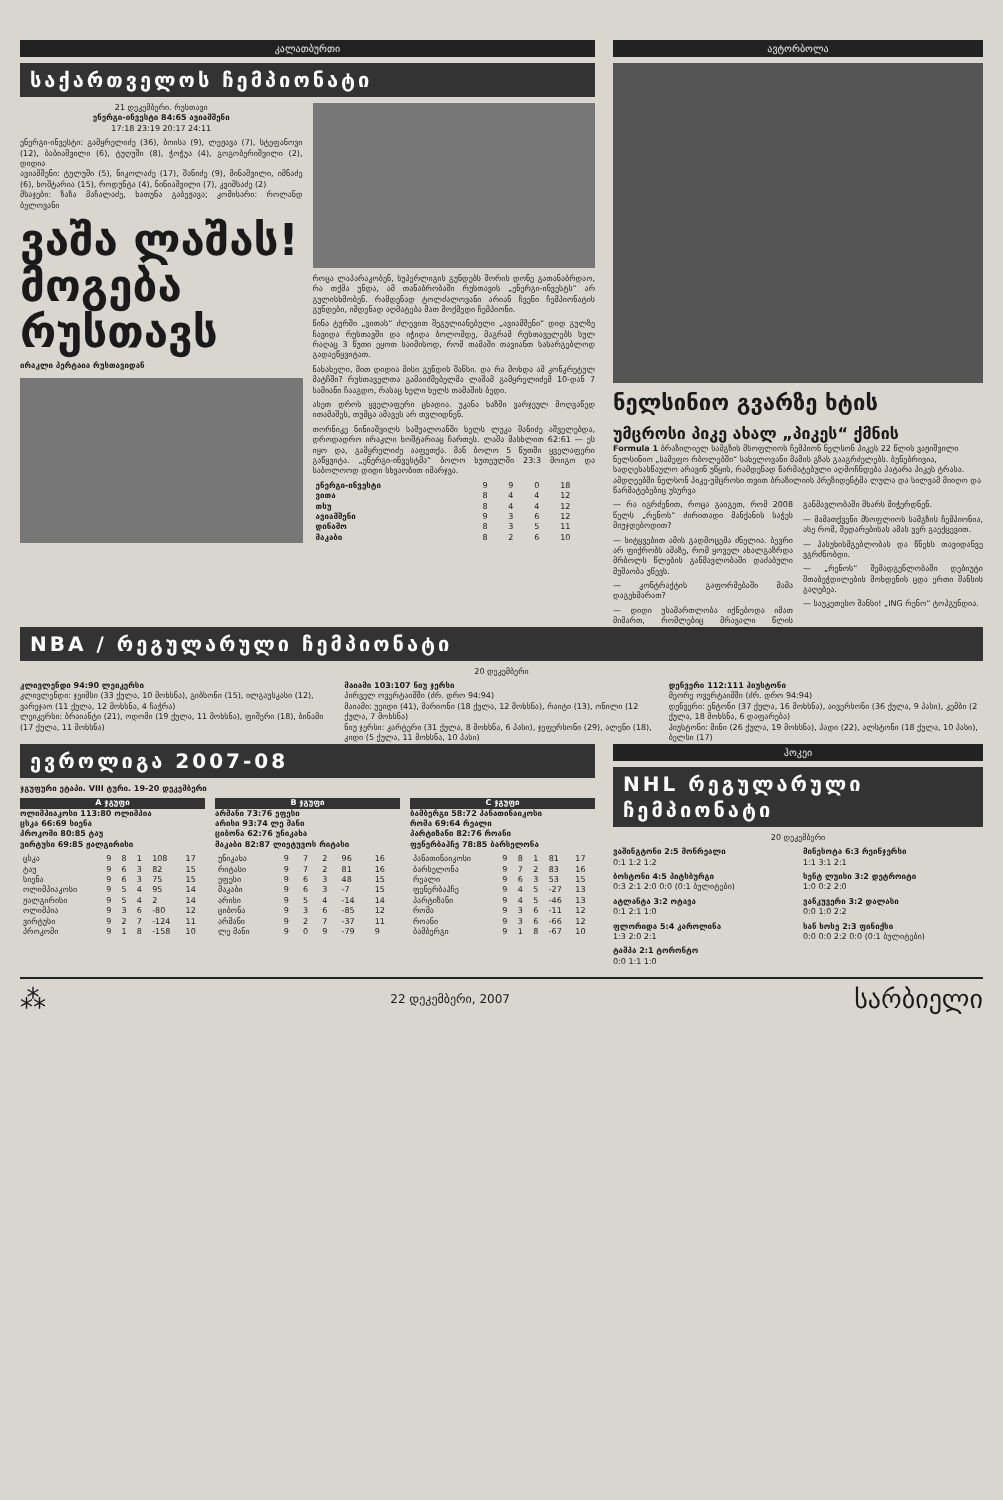კალათბურთი
საქართველოს ჩემპიონატი
21 დეკემბერი. რუსთავი
ენერგი-ინვესტი 84:65 ავიამშენი
17:18 23:19 20:17 24:11
ენერგი-ინვესტი: გამყრელიძე (36), ბოისა (9), ლეჟავა (7), სტეფანოვი (12), ბაბიაშვილი (6), ტუღუში (8), ჭოჭუა (4), გოგობერიშვილი (2), დიდია
ავიამშენი: ტულუში (5), ნიკოლაძე (17), შანიძე (9), მინაშვილი, იმნაძე (6), ხოშტარია (15), როდუნტა (4), ნინიაშვილი (7), კვიმსაძე (2)
მსაჯები: ზაზა მაჩალაძე, ხათუნა გაბეჟავა; კომისარი: როლანდ ბელოვანი
ვაშა ლაშას!
მოგება რუსთავს
ირაკლი პერტაია რუსთავიდან
როცა ლაპარაკობენ, სუპერლიგის გუნდებს შორის დონე გათანაბრდაო, რა თქმა უნდა, ამ თანაბრობაში რუსთავის „ენერგი-ინვესტს“ არ გულისხმობენ. რამდენად ტოლძალოვანი არიან ჩვენი ჩემპიონატის გუნდები, იმდენად აღმატება მათ მოქმედი ჩემპიონი.
წინა ტურში „ვითას“ ძლევით შეგულიანებული „ავიამშენი“ დიდ გულზე ჩავიდა რუსთავში და იჭიდა ბოლომდე, მაგრამ რუსთაველებს სულ რაღაც 3 წუთი ეყოთ საიმისოდ, რომ თამაში თავიანთ სასარგებლოდ გადაეწყვიტათ.
ნახახელი, მით დიდია მისი გუნდის შანსი. და რა მოხდა ამ კონკრეტულ მატჩში? რუსთაველთა გამაიძმებელმა ლაშამ გამყრელიძემ 10-დან 7 სამიანი ჩააგდო, რასაც ხელი ხელს თამაშის ბედი.
ასეთ დროს ყველაფერი ცხადია. უკანა ხაზში ვარჯეულ მოღვაწედ ითამაშეს, თუმცა ამავეს არ თვლიდნენ.
თორნიკე ნინიაშვილს საშუალოანში ხელს ლუკა შანიძე აშველებდა, დროდადრო ირაკლი ხოშტარიაც ჩართეს. ლაშა მასხლით 62:61 — ეს იყო და, გამყრელიძე ააფეთქა. მან ბოლო 5 წუთში ყველაფერი გაწყვიტა. „ენერგი-ინვესტმა“ ბოლო ხუთეულში 23:3 მოიგო და საბოლოოდ დიდი სხვაობით იმარჯვა.
| ენერგი-ინვესტი | 9 | 9 | 0 | 18 |
| ვითა | 8 | 4 | 4 | 12 |
| თსუ | 8 | 4 | 4 | 12 |
| ავიამშენი | 9 | 3 | 6 | 12 |
| დინამო | 8 | 3 | 5 | 11 |
| მაკაბი | 8 | 2 | 6 | 10 |
ავტორბოლა
ნელსინიო გვარზე ხტის
უმცროსი პიკე ახალ „პიკეს“ ქმნის
Formula 1 ბრაზილიელ სამგზის მსოფლიოს ჩემპიონ ნელსონ პიკეს 22 წლის ვაჟიშვილი ნელსინიო „სამეფო რბოლებში“ სახელოვანი მამის გზას გააგრძელებს. ბუნებრივია, სადღესასწაულო არავინ უწყის, რამდენად წარმატებული აღმოჩნდება პატარა პიკეს ტრასა. ამდღეებში ნელსონ პიკე-უმცროსი თვით ბრაზილიის პრეზიდენტმა ლულა და სილვამ მიიღო და წარმატებებიც უსურვა
— რა იგრძენით, როცა გაიგეთ, რომ 2008 წელს „რენოს“ ძირითადი მანქანის საჭეს მიუჯდებოდით?
— სიტყვებით ამის გადმოცემა ძნელია. ბევრი არ ფიქრობს ამაზე, რომ ყოველ ახალგაზრდა მრბოლს წლების განმავლობაში დაძაბული მუშაობა უწევს.
— კონტრაქტის გაფორმებაში მამა დაგეხმარათ?
— დიდი უსამართლობა იქნებოდა იმათ მიმართ, რომლებიც მრავალი წლის განმავლობაში მხარს მიჭერდნენ.
— მამათქვენი მსოფლიოს სამგზის ჩემპიონია, ასე რომ, შედარებისას ამას ვერ გაექცევით.
— პასუხისმგებლობას და წნეხს თავიდანვე ვგრძნობდი.
— „რენოს“ შემადგენლობაში დებიუტი შთაბეჭდილების მოხდენის ცდა ერთი შანსის გაღებეა.
— საუკეთესო შანსი! „ING რენო“ ტოპგუნდია.
NBA / რეგულარული ჩემპიონატი
20 დეკემბერი
კლივლენდი 94:90 ლეიკერსი
კლივლენდი: ჯეიმსი (33 ქულა, 10 მოხსნა), გიბსონი (15), ილგაუსკასი (12), ვარეჯაო (11 ქულა, 12 მოხსნა, 4 ჩაჭრა)
ლეიკერსი: ბრაიანტი (21), ოდომი (19 ქულა, 11 მოხსნა), ფიშერი (18), ბინამი (17 ქულა, 11 მოხსნა)
მაიამი 103:107 ნიუ ჯერსი
პირველ ოვერტაიმში (ძრ. დრო 94:94)
მაიამი: უეიდი (41), მარიონი (18 ქულა, 12 მოხსნა), რაიტი (13), ონილი (12 ქულა, 7 მოხსნა)
ნიუ ჯერსი: კარტერი (31 ქულა, 8 მოხსნა, 6 პასი), ჯეფერსონი (29), ალენი (18), კიდი (5 ქულა, 11 მოხსნა, 10 პასი)
დენვერი 112:111 ჰიუსტონი
მეორე ოვერტაიმში (ძრ. დრო 94:94)
დენვერი: ენტონი (37 ქულა, 16 მოხსნა), აივერსონი (36 ქულა, 9 პასი), კემბი (2 ქულა, 18 მოხსნა, 6 დაფარება)
ჰიუსტონი: მინი (26 ქულა, 19 მოხსნა), პადი (22), ალსტონი (18 ქულა, 10 პასი), ბელსი (17)
ევროლიგა 2007-08
ჯგუფური ეტაპი. VIII ტური. 19-20 დეკემბერი
| A ჯგუფი |
| --- |
ოლიმპიაკოსი 113:80 ოლიმპია
ცსკა 66:69 სიენა
პროკომი 80:85 ტაუ
ვირტუსი 69:85 ჟალგირისი
| ცსკა | 9 | 8 | 1 | 108 | 17 |
| ტაუ | 9 | 6 | 3 | 82 | 15 |
| სიენა | 9 | 6 | 3 | 75 | 15 |
| ოლიმპიაკოსი | 9 | 5 | 4 | 95 | 14 |
| ჟალგირისი | 9 | 5 | 4 | 2 | 14 |
| ოლიმპია | 9 | 3 | 6 | -80 | 12 |
| ვირტუსი | 9 | 2 | 7 | -124 | 11 |
| პროკომი | 9 | 1 | 8 | -158 | 10 |
| B ჯგუფი |
| --- |
არმანი 73:76 ეფესი
არისი 93:74 ლე მანი
ციბონა 62:76 უნიკახა
მაკაბი 82:87 ლიეტუვოს რიტასი
| უნიკახა | 9 | 7 | 2 | 96 | 16 |
| რიტასი | 9 | 7 | 2 | 81 | 16 |
| ეფესი | 9 | 6 | 3 | 48 | 15 |
| მაკაბი | 9 | 6 | 3 | -7 | 15 |
| არისი | 9 | 5 | 4 | -14 | 14 |
| ციბონა | 9 | 3 | 6 | -85 | 12 |
| არმანი | 9 | 2 | 7 | -37 | 11 |
| ლე მანი | 9 | 0 | 9 | -79 | 9 |
| C ჯგუფი |
| --- |
ბამბერგი 58:72 პანათინაიკოსი
რომა 69:64 რეალი
პარტიზანი 82:76 როანი
ფენერბაჰჩე 78:85 ბარსელონა
| პანათინაიკოსი | 9 | 8 | 1 | 81 | 17 |
| ბარსელონა | 9 | 7 | 2 | 83 | 16 |
| რეალი | 9 | 6 | 3 | 53 | 15 |
| ფენერბაჰჩე | 9 | 4 | 5 | -27 | 13 |
| პარტიზანი | 9 | 4 | 5 | -46 | 13 |
| რომა | 9 | 3 | 6 | -11 | 12 |
| როანი | 9 | 3 | 6 | -66 | 12 |
| ბამბერგი | 9 | 1 | 8 | -67 | 10 |
ჰოკეი
NHL რეგულარული ჩემპიონატი
20 დეკემბერი
ვაშინგტონი 2:5 მონრეალი
0:1 1:2 1:2
ბოსტონი 4:5 პიტსბურგი
0:3 2:1 2:0 0:0 (0:1 ბულიტები)
ატლანტა 3:2 ოტავა
0:1 2:1 1:0
ფლორიდა 5:4 კაროლინა
1:3 2:0 2:1
ტამპა 2:1 ტორონტო
0:0 1:1 1:0
მინესოტა 6:3 რეინჯერსი
1:1 3:1 2:1
სენტ ლუისი 3:2 დეტროიტი
1:0 0:2 2:0
ვანკუვერი 3:2 დალასი
0:0 1:0 2:2
სან ხოსე 2:3 ფინიქსი
0:0 0:0 2:2 0:0 (0:1 ბულიტები)
⁂ 22 დეკემბერი, 2007 სარბიელი